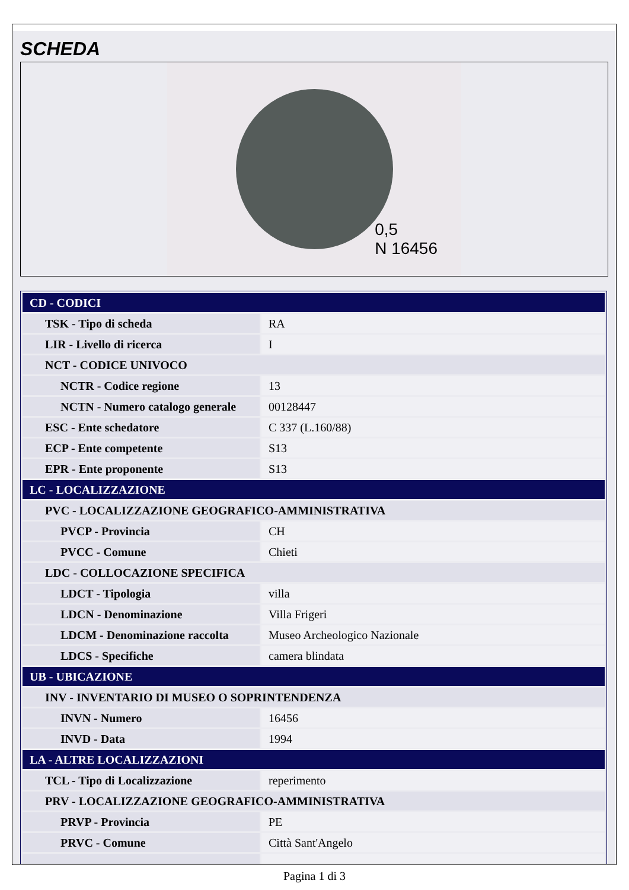SCHEDA
0,5
N 16456
| CD - CODICI | |
| TSK - Tipo di scheda | RA |
| LIR - Livello di ricerca | I |
| NCT - CODICE UNIVOCO | |
| NCTR - Codice regione | 13 |
| NCTN - Numero catalogo generale | 00128447 |
| ESC - Ente schedatore | C 337 (L.160/88) |
| ECP - Ente competente | S13 |
| EPR - Ente proponente | S13 |
| LC - LOCALIZZAZIONE | |
| PVC - LOCALIZZAZIONE GEOGRAFICO-AMMINISTRATIVA | |
| PVCP - Provincia | CH |
| PVCC - Comune | Chieti |
| LDC - COLLOCAZIONE SPECIFICA | |
| LDCT - Tipologia | villa |
| LDCN - Denominazione | Villa Frigeri |
| LDCM - Denominazione raccolta | Museo Archeologico Nazionale |
| LDCS - Specifiche | camera blindata |
| UB - UBICAZIONE | |
| INV - INVENTARIO DI MUSEO O SOPRINTENDENZA | |
| INVN - Numero | 16456 |
| INVD - Data | 1994 |
| LA - ALTRE LOCALIZZAZIONI | |
| TCL - Tipo di Localizzazione | reperimento |
| PRV - LOCALIZZAZIONE GEOGRAFICO-AMMINISTRATIVA | |
| PRVP - Provincia | PE |
| PRVC - Comune | Città Sant'Angelo |
Pagina 1 di 3